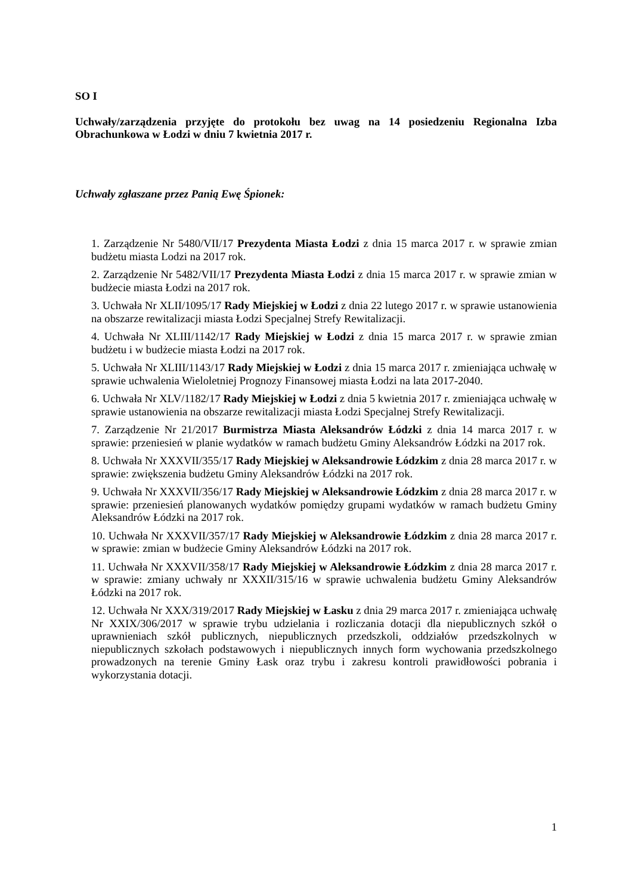SO I
Uchwały/zarządzenia przyjęte do protokołu bez uwag na 14 posiedzeniu Regionalna Izba Obrachunkowa w Łodzi w dniu 7 kwietnia 2017 r.
Uchwały zgłaszane przez Panią Ewę Śpionek:
1. Zarządzenie Nr 5480/VII/17 Prezydenta Miasta Łodzi z dnia 15 marca 2017 r. w sprawie zmian budżetu miasta Lodzi na 2017 rok.
2. Zarządzenie Nr 5482/VII/17 Prezydenta Miasta Łodzi z dnia 15 marca 2017 r. w sprawie zmian w budżecie miasta Łodzi na 2017 rok.
3. Uchwała Nr XLII/1095/17 Rady Miejskiej w Łodzi z dnia 22 lutego 2017 r. w sprawie ustanowienia na obszarze rewitalizacji miasta Łodzi Specjalnej Strefy Rewitalizacji.
4. Uchwała Nr XLIII/1142/17 Rady Miejskiej w Łodzi z dnia 15 marca 2017 r. w sprawie zmian budżetu i w budżecie miasta Łodzi na 2017 rok.
5. Uchwała Nr XLIII/1143/17 Rady Miejskiej w Łodzi z dnia 15 marca 2017 r. zmieniająca uchwałę w sprawie uchwalenia Wieloletniej Prognozy Finansowej miasta Łodzi na lata 2017-2040.
6. Uchwała Nr XLV/1182/17 Rady Miejskiej w Łodzi z dnia 5 kwietnia 2017 r. zmieniająca uchwałę w sprawie ustanowienia na obszarze rewitalizacji miasta Łodzi Specjalnej Strefy Rewitalizacji.
7. Zarządzenie Nr 21/2017 Burmistrza Miasta Aleksandrów Łódzki z dnia 14 marca 2017 r. w sprawie: przeniesień w planie wydatków w ramach budżetu Gminy Aleksandrów Łódzki na 2017 rok.
8. Uchwała Nr XXXVII/355/17 Rady Miejskiej w Aleksandrowie Łódzkim z dnia 28 marca 2017 r. w sprawie: zwiększenia budżetu Gminy Aleksandrów Łódzki na 2017 rok.
9. Uchwała Nr XXXVII/356/17 Rady Miejskiej w Aleksandrowie Łódzkim z dnia 28 marca 2017 r. w sprawie: przeniesień planowanych wydatków pomiędzy grupami wydatków w ramach budżetu Gminy Aleksandrów Łódzki na 2017 rok.
10. Uchwała Nr XXXVII/357/17 Rady Miejskiej w Aleksandrowie Łódzkim z dnia 28 marca 2017 r. w sprawie: zmian w budżecie Gminy Aleksandrów Łódzki na 2017 rok.
11. Uchwała Nr XXXVII/358/17 Rady Miejskiej w Aleksandrowie Łódzkim z dnia 28 marca 2017 r. w sprawie: zmiany uchwały nr XXXII/315/16 w sprawie uchwalenia budżetu Gminy Aleksandrów Łódzki na 2017 rok.
12. Uchwała Nr XXX/319/2017 Rady Miejskiej w Łasku z dnia 29 marca 2017 r. zmieniająca uchwałę Nr XXIX/306/2017 w sprawie trybu udzielania i rozliczania dotacji dla niepublicznych szkół o uprawnieniach szkół publicznych, niepublicznych przedszkoli, oddziałów przedszkolnych w niepublicznych szkołach podstawowych i niepublicznych innych form wychowania przedszkolnego prowadzonych na terenie Gminy Łask oraz trybu i zakresu kontroli prawidłowości pobrania i wykorzystania dotacji.
1